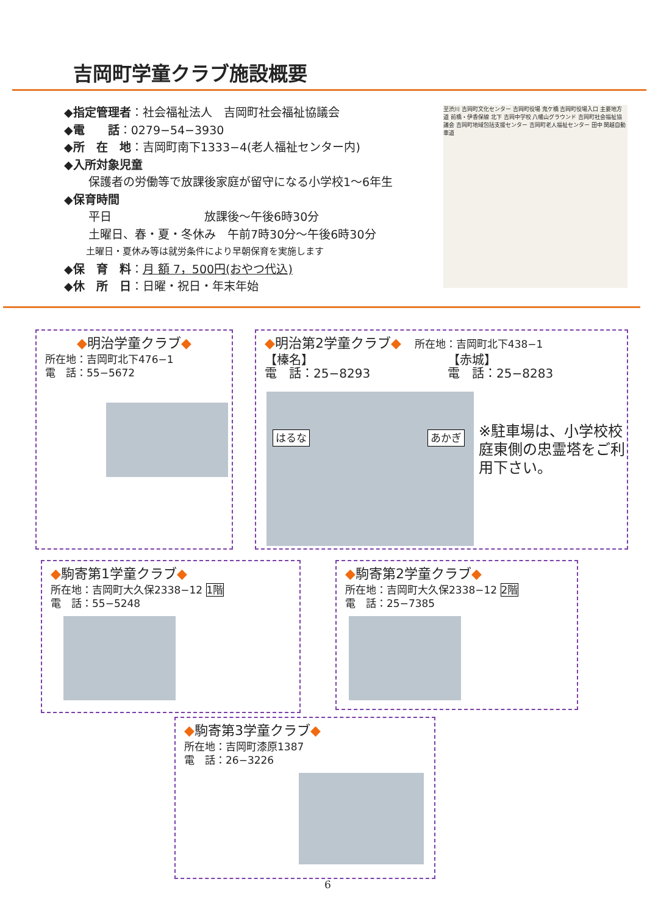吉岡町学童クラブ施設概要
◆指定管理者：社会福祉法人　吉岡町社会福祉協議会
◆電　　話：0279−54−3930
◆所　在　地：吉岡町南下1333−4(老人福祉センター内)
◆入所対象児童
保護者の労働等で放課後家庭が留守になる小学校1〜6年生
◆保育時間
平日　　　　　　　　放課後〜午後6時30分
土曜日、春・夏・冬休み　午前7時30分〜午後6時30分
土曜日・夏休み等は就労条件により早朝保育を実施します
◆保　育　料：月 額 7，500円(おやつ代込)
◆休　所　日：日曜・祝日・年末年始
至渋川 吉岡町文化センター 吉岡町役場 鬼ケ橋 吉岡町役場入口 主要地方道 前橋・伊香保線 北下 吉岡中学校 八幡山グラウンド 吉岡町社会福祉協議会 吉岡町地域包括支援センター 吉岡町老人福祉センター 田中 関越自動車道
◆明治学童クラブ◆
所在地：吉岡町北下476−1
電　話：55−5672
◆明治第2学童クラブ◆　所在地：吉岡町北下438−1
【榛名】
電　話：25−8293
【赤城】
電　話：25−8283
はるな あかぎ
※駐車場は、小学校校庭東側の忠霊塔をご利用下さい。
◆駒寄第1学童クラブ◆
所在地：吉岡町大久保2338−12 1階
電　話：55−5248
◆駒寄第2学童クラブ◆
所在地：吉岡町大久保2338−12 2階
電　話：25−7385
◆駒寄第3学童クラブ◆
所在地：吉岡町漆原1387
電　話：26−3226
6